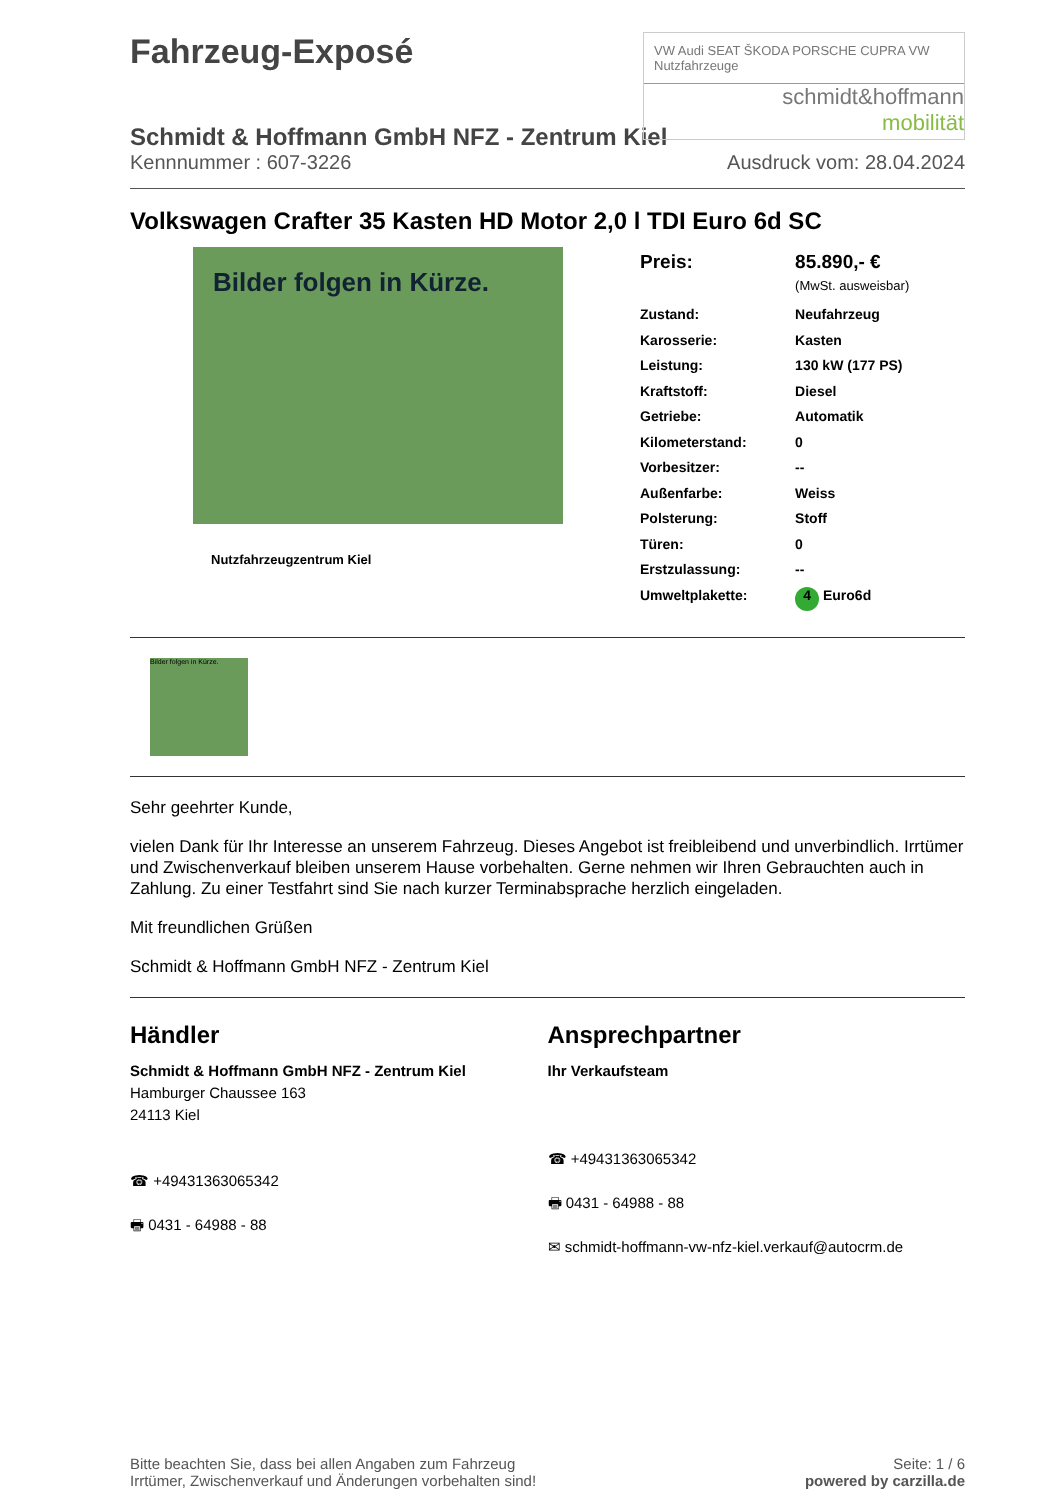Fahrzeug-Exposé
VW Audi SEAT ŠKODA PORSCHE CUPRA VW Nutzfahrzeuge
schmidt&hoffmann
mobilität
Schmidt & Hoffmann GmbH NFZ - Zentrum Kiel
Kennnummer : 607-3226 Ausdruck vom: 28.04.2024
Volkswagen Crafter 35 Kasten HD Motor 2,0 l TDI Euro 6d SC
Bilder folgen in Kürze.
Nutzfahrzeugzentrum Kiel
| Preis: | 85.890,- € (MwSt. ausweisbar) |
| Zustand: | Neufahrzeug |
| Karosserie: | Kasten |
| Leistung: | 130 kW (177 PS) |
| Kraftstoff: | Diesel |
| Getriebe: | Automatik |
| Kilometerstand: | 0 |
| Vorbesitzer: | -- |
| Außenfarbe: | Weiss |
| Polsterung: | Stoff |
| Türen: | 0 |
| Erstzulassung: | -- |
| Umweltplakette: | 4 Euro6d |
Bilder folgen in Kürze.
Sehr geehrter Kunde,
vielen Dank für Ihr Interesse an unserem Fahrzeug. Dieses Angebot ist freibleibend und unverbindlich. Irrtümer und Zwischenverkauf bleiben unserem Hause vorbehalten. Gerne nehmen wir Ihren Gebrauchten auch in Zahlung. Zu einer Testfahrt sind Sie nach kurzer Terminabsprache herzlich eingeladen.
Mit freundlichen Grüßen
Schmidt & Hoffmann GmbH NFZ - Zentrum Kiel
Händler
Schmidt & Hoffmann GmbH NFZ - Zentrum Kiel
Hamburger Chaussee 163
24113 Kiel
☎ +49431363065342
🖶 0431 - 64988 - 88
Ansprechpartner
Ihr Verkaufsteam
☎ +49431363065342
🖶 0431 - 64988 - 88
✉ schmidt-hoffmann-vw-nfz-kiel.verkauf@autocrm.de
Bitte beachten Sie, dass bei allen Angaben zum Fahrzeug
Irrtümer, Zwischenverkauf und Änderungen vorbehalten sind!
Seite: 1 / 6
powered by carzilla.de